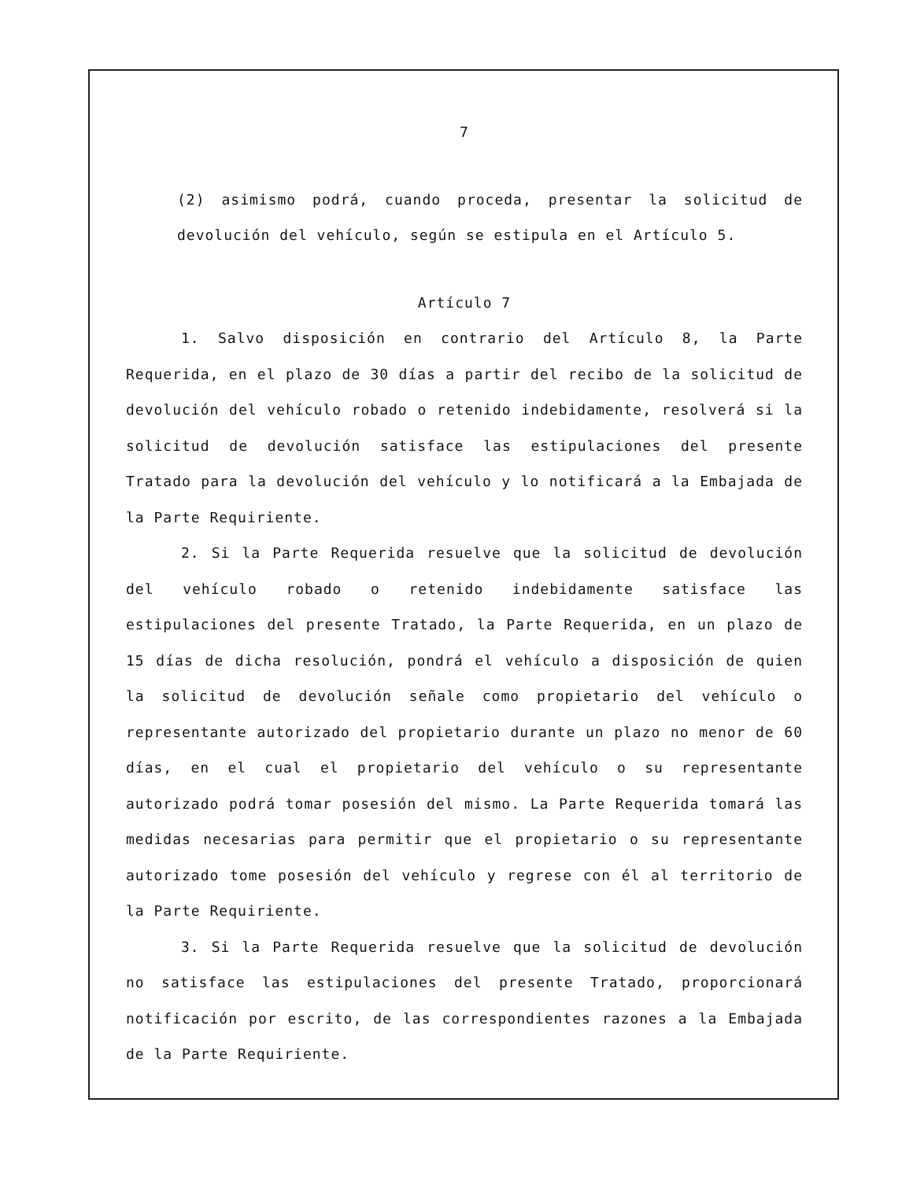7
(2) asimismo podrá, cuando proceda, presentar la solicitud de devolución del vehículo, según se estipula en el Artículo 5.
Artículo 7
1. Salvo disposición en contrario del Artículo 8, la Parte Requerida, en el plazo de 30 días a partir del recibo de la solicitud de devolución del vehículo robado o retenido indebidamente, resolverá si la solicitud de devolución satisface las estipulaciones del presente Tratado para la devolución del vehículo y lo notificará a la Embajada de la Parte Requiriente.
2. Si la Parte Requerida resuelve que la solicitud de devolución del vehículo robado o retenido indebidamente satisface las estipulaciones del presente Tratado, la Parte Requerida, en un plazo de 15 días de dicha resolución, pondrá el vehículo a disposición de quien la solicitud de devolución señale como propietario del vehículo o representante autorizado del propietario durante un plazo no menor de 60 días, en el cual el propietario del vehículo o su representante autorizado podrá tomar posesión del mismo. La Parte Requerida tomará las medidas necesarias para permitir que el propietario o su representante autorizado tome posesión del vehículo y regrese con él al territorio de la Parte Requiriente.
3. Si la Parte Requerida resuelve que la solicitud de devolución no satisface las estipulaciones del presente Tratado, proporcionará notificación por escrito, de las correspondientes razones a la Embajada de la Parte Requiriente.